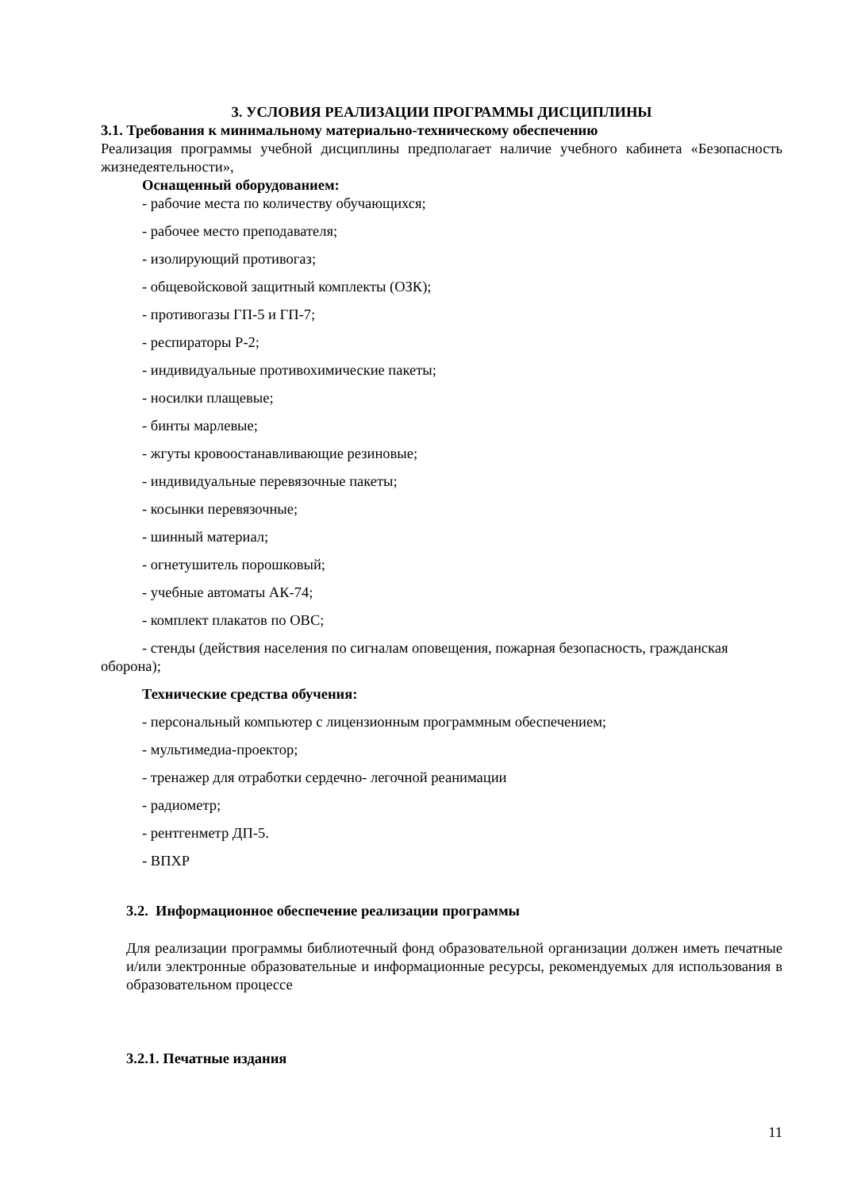3. УСЛОВИЯ РЕАЛИЗАЦИИ ПРОГРАММЫ ДИСЦИПЛИНЫ
3.1. Требования к минимальному материально-техническому обеспечению
Реализация программы учебной дисциплины предполагает наличие учебного кабинета «Безопасность жизнедеятельности»,
Оснащенный оборудованием:
- рабочие места по количеству обучающихся;
- рабочее место преподавателя;
- изолирующий противогаз;
- общевойсковой защитный комплекты (ОЗК);
- противогазы ГП-5 и ГП-7;
- респираторы Р-2;
- индивидуальные противохимические пакеты;
- носилки плащевые;
- бинты марлевые;
- жгуты кровоостанавливающие резиновые;
- индивидуальные перевязочные пакеты;
- косынки перевязочные;
- шинный материал;
- огнетушитель порошковый;
- учебные автоматы АК-74;
- комплект плакатов по ОВС;
- стенды (действия населения по сигналам оповещения, пожарная безопасность, гражданская оборона);
Технические средства обучения:
- персональный компьютер с лицензионным программным обеспечением;
- мультимедиа-проектор;
- тренажер для отработки сердечно- легочной реанимации
- радиометр;
- рентгенметр ДП-5.
- ВПХР
3.2. Информационное обеспечение реализации программы
Для реализации программы библиотечный фонд образовательной организации должен иметь печатные и/или электронные образовательные и информационные ресурсы, рекомендуемых для использования в образовательном процессе
3.2.1. Печатные издания
11